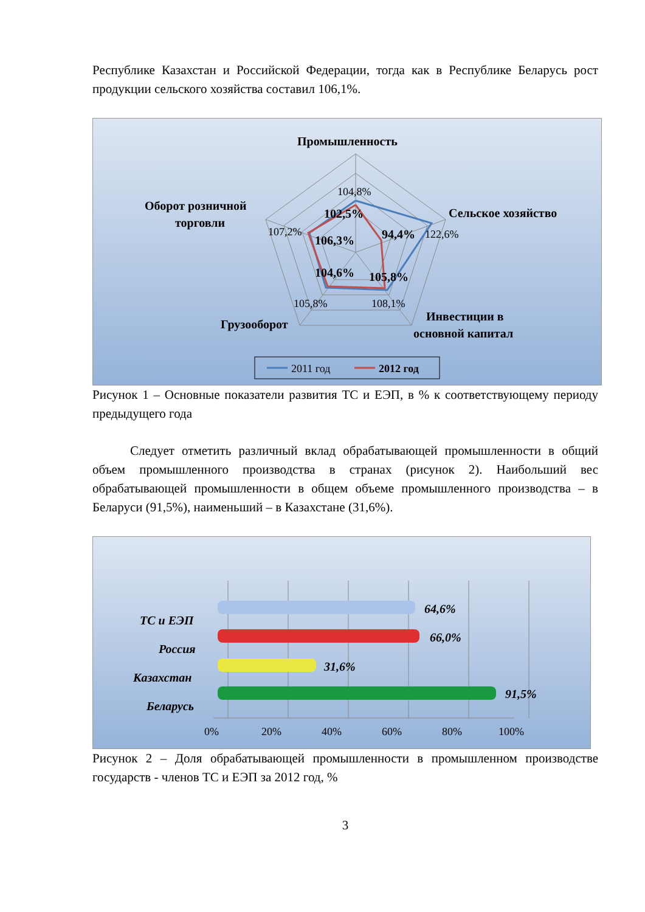Республике Казахстан и Российской Федерации, тогда как в Республике Беларусь рост продукции сельского хозяйства составил 106,1%.
Промышленность
Сельское хозяйство
Оборот розничной
торговли
Грузооборот
Инвестиции в
основной капитал
102,5%
94,4%
106,3%
104,6%
105,8%
104,8%
122,6%
107,2%
105,8%
108,1%
2011 год
2012 год
Рисунок 1 – Основные показатели развития ТС и ЕЭП, в % к соответствующему периоду предыдущего года
Следует отметить различный вклад обрабатывающей промышленности в общий объем промышленного производства в странах (рисунок 2). Наибольший вес обрабатывающей промышленности в общем объеме промышленного производства – в Беларуси (91,5%), наименьший – в Казахстане (31,6%).
64,6%
66,0%
31,6%
91,5%
ТС и ЕЭП
Россия
Казахстан
Беларусь
0%
20%
40%
60%
80%
100%
Рисунок 2 – Доля обрабатывающей промышленности в промышленном производстве государств - членов ТС и ЕЭП за 2012 год, %
3